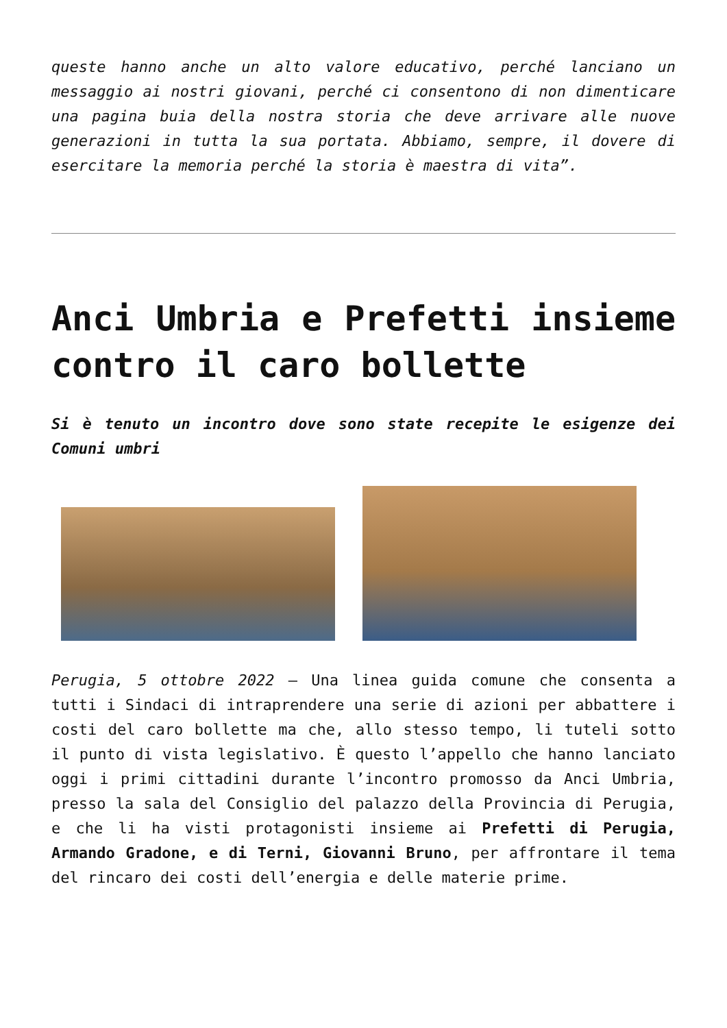queste hanno anche un alto valore educativo, perché lanciano un messaggio ai nostri giovani, perché ci consentono di non dimenticare una pagina buia della nostra storia che deve arrivare alle nuove generazioni in tutta la sua portata. Abbiamo, sempre, il dovere di esercitare la memoria perché la storia è maestra di vita”.
Anci Umbria e Prefetti insieme contro il caro bollette
Si è tenuto un incontro dove sono state recepite le esigenze dei Comuni umbri
Perugia, 5 ottobre 2022 – Una linea guida comune che consenta a tutti i Sindaci di intraprendere una serie di azioni per abbattere i costi del caro bollette ma che, allo stesso tempo, li tuteli sotto il punto di vista legislativo. È questo l’appello che hanno lanciato oggi i primi cittadini durante l’incontro promosso da Anci Umbria, presso la sala del Consiglio del palazzo della Provincia di Perugia, e che li ha visti protagonisti insieme ai Prefetti di Perugia, Armando Gradone, e di Terni, Giovanni Bruno, per affrontare il tema del rincaro dei costi dell’energia e delle materie prime.